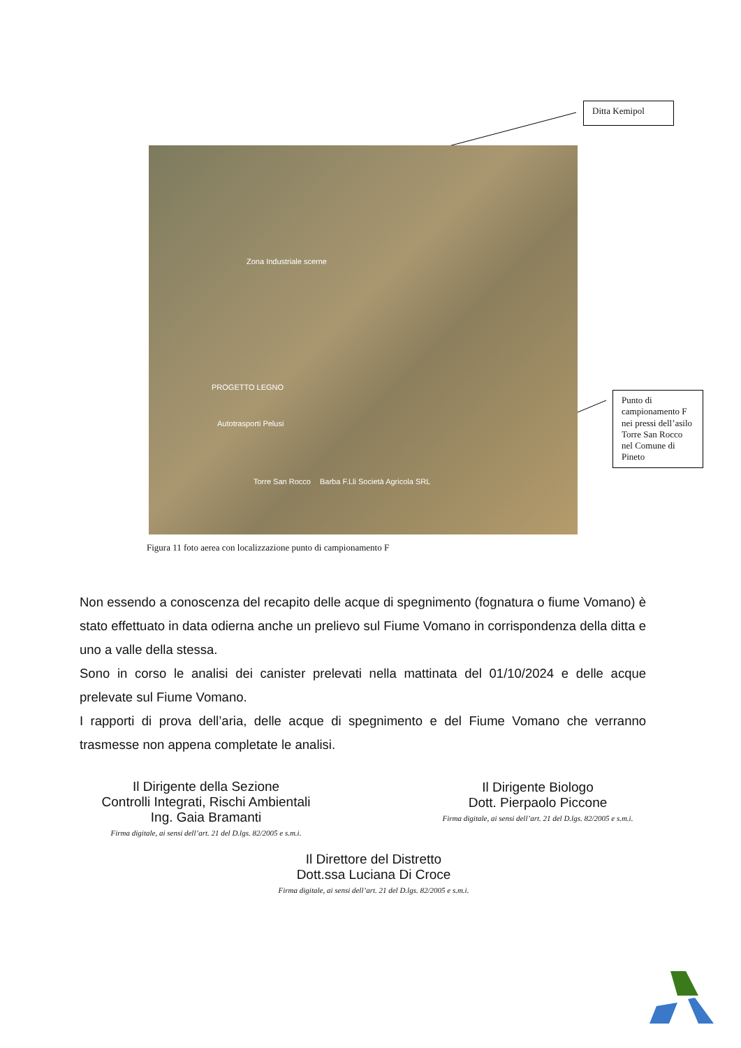Ditta Kemipol
Zona Industriale scerne
PROGETTO LEGNO
Autotrasporti Pelusi
Torre San Rocco Barba F.Lli Società Agricola SRL
Punto di campionamento F nei pressi dell’asilo Torre San Rocco nel Comune di Pineto
Figura 11 foto aerea con localizzazione punto di campionamento F
Non essendo a conoscenza del recapito delle acque di spegnimento (fognatura o fiume Vomano) è stato effettuato in data odierna anche un prelievo sul Fiume Vomano in corrispondenza della ditta e uno a valle della stessa.
Sono in corso le analisi dei canister prelevati nella mattinata del 01/10/2024 e delle acque prelevate sul Fiume Vomano.
I rapporti di prova dell’aria, delle acque di spegnimento e del Fiume Vomano che verranno trasmesse non appena completate le analisi.
Il Dirigente della Sezione
Controlli Integrati, Rischi Ambientali
Ing. Gaia Bramanti
Firma digitale, ai sensi dell’art. 21 del D.lgs. 82/2005 e s.m.i.
Il Dirigente Biologo
Dott. Pierpaolo Piccone
Firma digitale, ai sensi dell’art. 21 del D.lgs. 82/2005 e s.m.i.
Il Direttore del Distretto
Dott.ssa Luciana Di Croce
Firma digitale, ai sensi dell’art. 21 del D.lgs. 82/2005 e s.m.i.